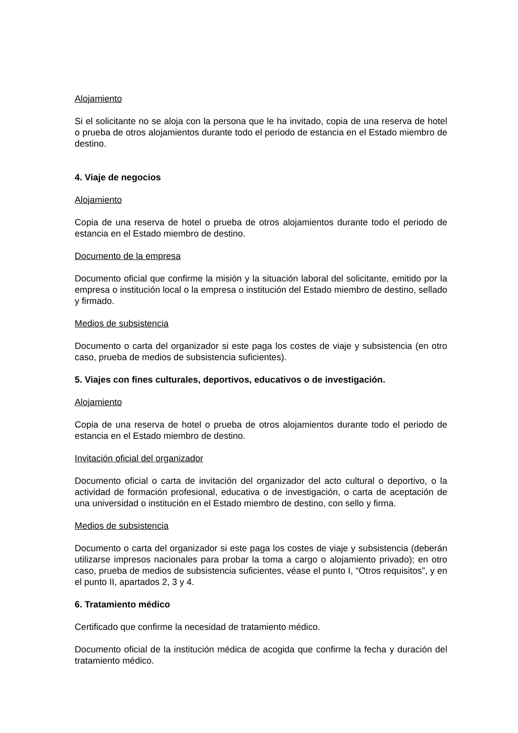Alojamiento
Si el solicitante no se aloja con la persona que le ha invitado, copia de una reserva de hotel o prueba de otros alojamientos durante todo el periodo de estancia en el Estado miembro de destino.
4. Viaje de negocios
Alojamiento
Copia de una reserva de hotel o prueba de otros alojamientos durante todo el periodo de estancia en el Estado miembro de destino.
Documento de la empresa
Documento oficial que confirme la misión y la situación laboral del solicitante, emitido por la empresa o institución local o la empresa o institución del Estado miembro de destino, sellado y firmado.
Medios de subsistencia
Documento o carta del organizador si este paga los costes de viaje y subsistencia (en otro caso, prueba de medios de subsistencia suficientes).
5. Viajes con fines culturales, deportivos, educativos o de investigación.
Alojamiento
Copia de una reserva de hotel o prueba de otros alojamientos durante todo el periodo de estancia en el Estado miembro de destino.
Invitación oficial del organizador
Documento oficial o carta de invitación del organizador del acto cultural o deportivo, o la actividad de formación profesional, educativa o de investigación, o carta de aceptación de una universidad o institución en el Estado miembro de destino, con sello y firma.
Medios de subsistencia
Documento o carta del organizador si este paga los costes de viaje y subsistencia (deberán utilizarse impresos nacionales para probar la toma a cargo o alojamiento privado); en otro caso, prueba de medios de subsistencia suficientes, véase el punto I, “Otros requisitos”, y en el punto II, apartados 2, 3 y 4.
6. Tratamiento médico
Certificado que confirme la necesidad de tratamiento médico.
Documento oficial de la institución médica de acogida que confirme la fecha y duración del tratamiento médico.